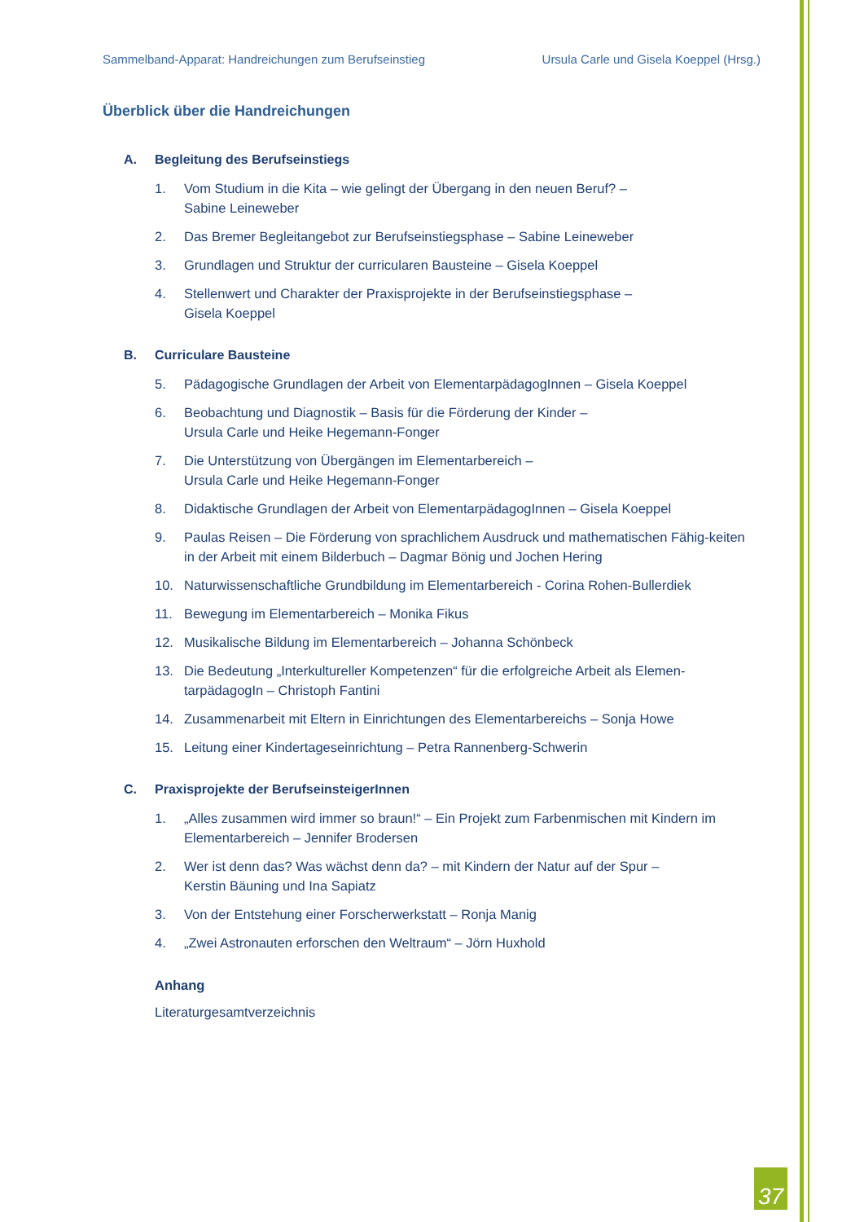Sammelband-Apparat: Handreichungen zum Berufseinstieg Ursula Carle und Gisela Koeppel (Hrsg.)
Überblick über die Handreichungen
A. Begleitung des Berufseinstiegs
1. Vom Studium in die Kita – wie gelingt der Übergang in den neuen Beruf? –
Sabine Leineweber
2. Das Bremer Begleitangebot zur Berufseinstiegsphase – Sabine Leineweber
3. Grundlagen und Struktur der curricularen Bausteine – Gisela Koeppel
4. Stellenwert und Charakter der Praxisprojekte in der Berufseinstiegsphase –
Gisela Koeppel
B. Curriculare Bausteine
5. Pädagogische Grundlagen der Arbeit von ElementarpädagogInnen – Gisela Koeppel
6. Beobachtung und Diagnostik – Basis für die Förderung der Kinder –
Ursula Carle und Heike Hegemann-Fonger
7. Die Unterstützung von Übergängen im Elementarbereich –
Ursula Carle und Heike Hegemann-Fonger
8. Didaktische Grundlagen der Arbeit von ElementarpädagogInnen – Gisela Koeppel
9. Paulas Reisen – Die Förderung von sprachlichem Ausdruck und mathematischen Fähig-keiten in der Arbeit mit einem Bilderbuch – Dagmar Bönig und Jochen Hering
10. Naturwissenschaftliche Grundbildung im Elementarbereich - Corina Rohen-Bullerdiek
11. Bewegung im Elementarbereich – Monika Fikus
12. Musikalische Bildung im Elementarbereich – Johanna Schönbeck
13. Die Bedeutung „Interkultureller Kompetenzen“ für die erfolgreiche Arbeit als Elemen-tarpädagogIn – Christoph Fantini
14. Zusammenarbeit mit Eltern in Einrichtungen des Elementarbereichs – Sonja Howe
15. Leitung einer Kindertageseinrichtung – Petra Rannenberg-Schwerin
C. Praxisprojekte der BerufseinsteigerInnen
1. „Alles zusammen wird immer so braun!“ – Ein Projekt zum Farbenmischen mit Kindern im Elementarbereich – Jennifer Brodersen
2. Wer ist denn das? Was wächst denn da? – mit Kindern der Natur auf der Spur –
Kerstin Bäuning und Ina Sapiatz
3. Von der Entstehung einer Forscherwerkstatt – Ronja Manig
4. „Zwei Astronauten erforschen den Weltraum“ – Jörn Huxhold
Anhang
Literaturgesamtverzeichnis
37